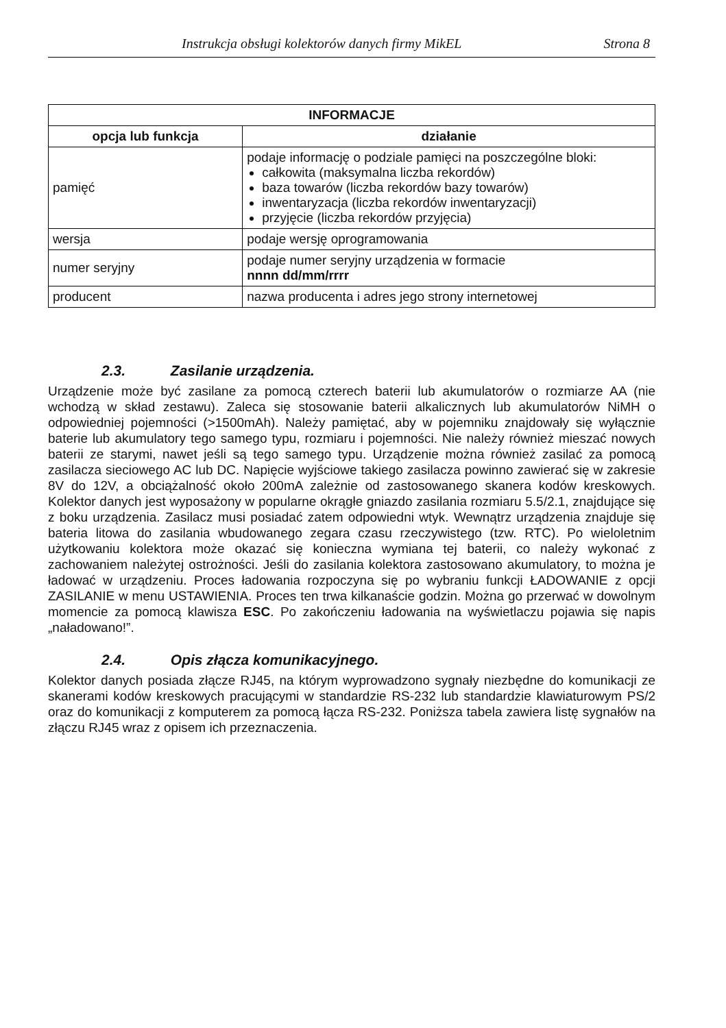Instrukcja obsługi kolektorów danych firmy MikEL Strona 8
| INFORMACJE | |
| --- | --- |
| opcja lub funkcja | działanie |
| pamięć | podaje informację o podziale pamięci na poszczególne bloki: całkowita (maksymalna liczba rekordów) baza towarów (liczba rekordów bazy towarów) inwentaryzacja (liczba rekordów inwentaryzacji) przyjęcie (liczba rekordów przyjęcia) |
| wersja | podaje wersję oprogramowania |
| numer seryjny | podaje numer seryjny urządzenia w formacie nnnn dd/mm/rrrr |
| producent | nazwa producenta i adres jego strony internetowej |
2.3. Zasilanie urządzenia.
Urządzenie może być zasilane za pomocą czterech baterii lub akumulatorów o rozmiarze AA (nie wchodzą w skład zestawu). Zaleca się stosowanie baterii alkalicznych lub akumulatorów NiMH o odpowiedniej pojemności (>1500mAh). Należy pamiętać, aby w pojemniku znajdowały się wyłącznie baterie lub akumulatory tego samego typu, rozmiaru i pojemności. Nie należy również mieszać nowych baterii ze starymi, nawet jeśli są tego samego typu. Urządzenie można również zasilać za pomocą zasilacza sieciowego AC lub DC. Napięcie wyjściowe takiego zasilacza powinno zawierać się w zakresie 8V do 12V, a obciążalność około 200mA zależnie od zastosowanego skanera kodów kreskowych. Kolektor danych jest wyposażony w popularne okrągłe gniazdo zasilania rozmiaru 5.5/2.1, znajdujące się z boku urządzenia. Zasilacz musi posiadać zatem odpowiedni wtyk. Wewnątrz urządzenia znajduje się bateria litowa do zasilania wbudowanego zegara czasu rzeczywistego (tzw. RTC). Po wieloletnim użytkowaniu kolektora może okazać się konieczna wymiana tej baterii, co należy wykonać z zachowaniem należytej ostrożności. Jeśli do zasilania kolektora zastosowano akumulatory, to można je ładować w urządzeniu. Proces ładowania rozpoczyna się po wybraniu funkcji ŁADOWANIE z opcji ZASILANIE w menu USTAWIENIA. Proces ten trwa kilkanaście godzin. Można go przerwać w dowolnym momencie za pomocą klawisza ESC. Po zakończeniu ładowania na wyświetlaczu pojawia się napis „naładowano!”.
2.4. Opis złącza komunikacyjnego.
Kolektor danych posiada złącze RJ45, na którym wyprowadzono sygnały niezbędne do komunikacji ze skanerami kodów kreskowych pracującymi w standardzie RS-232 lub standardzie klawiaturowym PS/2 oraz do komunikacji z komputerem za pomocą łącza RS-232. Poniższa tabela zawiera listę sygnałów na złączu RJ45 wraz z opisem ich przeznaczenia.